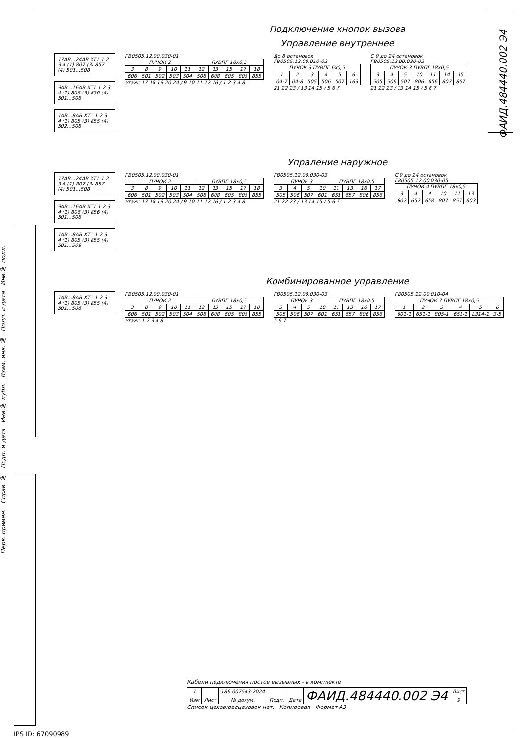Подключение кнопок вызова
Управление внутреннее
17АВ...24АВ XT1 1 2 3 4 (1) 807 (3) 857 (4) 501...508
9АВ...16АВ XT1 1 2 3 4 (1) 806 (3) 856 (4) 501...508
1АВ...8АВ XT1 1 2 3 4 (1) 805 (3) 855 (4) 502...508
ГВ0505.12.00.030-01
| ПУЧОК 2 | | | | | ПУВПГ 18х0,5 | | | | |
| 3 | 8 | 9 | 10 | 11 | 12 | 13 | 15 | 17 | 18 |
| 606 | 501 | 502 | 503 | 504 | 508 | 608 | 605 | 805 | 855 |
этаж: 17 18 19 20 24 / 9 10 11 12 16 / 1 2 3 4 8
До 8 остановок
ГВ0505.12.00.010-02
| ПУЧОК 3 ПУВПГ 6х0,5 | | | | | |
| 1 | 2 | 3 | 4 | 5 | 6 |
| 04-7 | 04-8 | 505 | 506 | 507 | 163 |
21 22 23 / 13 14 15 / 5 6 7
С 9 до 24 остановок
ГВ0505.12.00.030-02
| ПУЧОК 3 ПУВПГ 18х0,5 | | | | | | |
| 3 | 4 | 5 | 10 | 11 | 14 | 15 |
| 505 | 506 | 507 | 806 | 856 | 807 | 857 |
21 22 23 / 13 14 15 / 5 6 7
Упраление наружное
17АВ...24АВ XT1 1 2 3 4 (1) 807 (3) 857 (4) 501...508
9АВ...16АВ XT1 1 2 3 4 (1) 806 (3) 856 (4) 501...508
1АВ...8АВ XT1 1 2 3 4 (1) 805 (3) 855 (4) 501...508
ГВ0505.12.00.030-01
| ПУЧОК 2 | | | | | ПУВПГ 18х0,5 | | | | |
| 3 | 8 | 9 | 10 | 11 | 12 | 13 | 15 | 17 | 18 |
| 606 | 501 | 502 | 503 | 504 | 508 | 608 | 605 | 805 | 855 |
этаж: 17 18 19 20 24 / 9 10 11 12 16 / 1 2 3 4 8
ГВ0505.12.00.030-03
| ПУЧОК 3 | | | | ПУВПГ 18х0,5 | | | |
| 3 | 4 | 5 | 10 | 11 | 13 | 16 | 17 |
| 505 | 506 | 507 | 601 | 651 | 657 | 806 | 856 |
21 22 23 / 13 14 15 / 5 6 7
С 9 до 24 остановок
ГВ0505.12.00.030-05
| ПУЧОК 4 ПУВПГ 18х0,5 | | | | | |
| 3 | 4 | 9 | 10 | 11 | 13 |
| 602 | 652 | 658 | 807 | 857 | 603 |
Комбинированное управление
1АВ...8АВ XT1 1 2 3 4 (1) 805 (3) 855 (4) 501...508
ГВ0505.12.00.030-01
| ПУЧОК 2 | | | | | ПУВПГ 18х0,5 | | | | |
| 3 | 8 | 9 | 10 | 11 | 12 | 13 | 15 | 17 | 18 |
| 606 | 501 | 502 | 503 | 504 | 508 | 608 | 605 | 805 | 855 |
этаж: 1 2 3 4 8
ГВ0505.12.00.030-03
| ПУЧОК 3 | | | | ПУВПГ 18х0,5 | | | |
| 3 | 4 | 5 | 10 | 11 | 13 | 16 | 17 |
| 505 | 506 | 507 | 601 | 651 | 657 | 806 | 856 |
5 6 7
ГВ0505.12.00.010-04
| ПУЧОК 7 ПУВПГ 18х0,5 | | | | | |
| 1 | 2 | 3 | 4 | 5 | 6 |
| 601-1 | 651-1 | 805-1 | 651-1 | L314-1 | 3-5 |
Кабели подключения постов вызывных - в комплекте
| 1 | | 186.007543-2024 | | | ФАИД.484440.002 Э4 | Лист |
| Изм | Лист | № докум. | Подп. | Дата | | 9 |
Список цехов:расцеховок нет. Копировал Формат A3
IPS ID: 67090989
Перв. примен. Справ. № Подп. и дата Инв.№ дубл. Взам. инв. № Подп. и дата Инв.№ подл.
ФАИД.484440.002 Э4